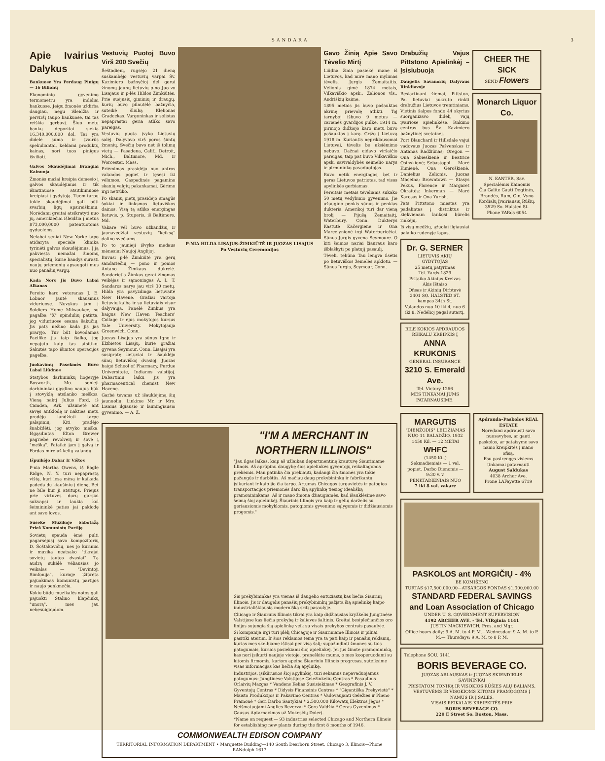SANDARA 3
Apie Ivairius Dalykus
Bankuose Yra Perdaug Pinigų — 16 Bilionų
Ekonominio gyvenimo termometru yra indėliai bankuose. Jeigu žmonės uždirba daugiau, negu išleidžia ir perviršį taupo bankuose, tai tas reiškia gerbuvį. Šiuo metu bankų depozitai siekia 16,340,000,000 dol. Tai yra didelė suma ir įvairūs spekuliantai, keldami produktų kainas, nori tuos pinigus išvilioti.
Galvos Skaudėjimai Brangiai Kainuoja
Žmonės mažai kreipia dėmesio į galvos skaudėjimus ir tik išimtinuose atsitikimuose kreipiasi į gydytoją. Tuom tarpu tokie skaudėjimai gali būti svarbių ligų apsireiškimu. Norėdami greitai atsikratyti nuo jų, amerikiečiai išleidžia į metus $73,000,0000 patentuotoms gyduolėms.
Nelabai seniai New Yorke tapo atidaryta speciale klinika tyrinėti galvos skaudėjimus. Į ją pakviesta nemažai žinomų specialistų, kurie bandys surasti naujų priemonių apsaugoti mus nuo panašių vargų.
Kada Nors Jis Buvo Labai Alkanas
Pereito karo veteranas J. E. Lobnor jautė skausmus viduriuose. Nuvykus jam į Soldiers Home Milwaukee, su pagalba "X" spindulių patirta, jog viduriuose esama šakučių. Jis pats nežino kada jis jas praryjo. Tur būt kovodamas Pacifike jis taip išalko, jog nepajuto kaip tas atsitiko. Šakutės tapo išimtos operacijos pagelba.
Juokavimų Pasekmės Buvo Labai Liūdnos
Statybos darbininkų liogeryje Bosworth, Mo. senieji darbininkai gąsdino naujus būk į stovyklą atsilanko meškos. Vieną naktį Julius Ford, iš Camden, Ark. užsimetė ant savęs antklodę ir nakties metu pradėjo landžioti tarpe palapinių. Kiti pradėjo šnabždėti, jog atvyko meška. Išgąsdintas Elton Brewer pagriebė revolverį ir šovė į "mešką". Pataikė jam į galvą ir Fordas mirė už kelių valandų.
Išpuikėjo Dabar Ir Vištos
P-nia Martha Owens, iš Eagle Ridge, N. Y. turi nepaprastą vištą, kuri lesą mėsą ir kaikada padeda du kiaušiniu į dieną. Bet ne bile kur ji atsitups. Prieįus prie virtuvės durų garsiai sukvapsi ir laukia kol šeimininkė paties jai paklodę ant savo lovos.
Susekė Muzikoje Sabotažą Prieš Komunistų Partiją
Sovietų spauda ėmė pulti pagarsėjusį savo kompozitorių D. Šoštakovičių, nes jo kuriniai ir muzika neatsako "tikrajai sovietų tautos dvasiai". Tą audrą sukėlė vėliausias jo veikalas — "Devintoji Simfonija", kurioje įžiūrėta pajuokimas komunistų partijos ir naujo penkmečio.
Kokiu būdu muzikalės notos gali pajuokti Stalino klapčiukų "unorą", mes jau nebesuigaudom.
Vestuvių Puotoj Buvo Virš 200 Svečių
Šeštadienį, rugsėjo 21 dieną suskambėjo vestuvių varpai Šv. Kazimiero bažnyčioj del gerai žinomų jaunų lietuvių p-no Juo zo Lisajaus ir p-lės Hildos Žimkiūtės. Prie suėjusių giminių ir draugų, kurių buvo pilnutėlė bažnyčia, suteikė šliubą Klebonas Gradeckas. Vargoninkas ir solistas nepaprastai geria atliko savo pareigas.
Vestuvių puota įvyko Lietuvių salėj. Dalyvavo virš poros šimtų žmonių. Svečių buvo net iš tolimų vietų — Pasadena, Calif., Detroit, Mich., Baltimore, Md. ir Worcester, Mass.
Priėmimas prasidėjo nuo antros valandos popiet ir tęsėsi iki vėlumos. Gaspadinės pagamino skanių valgių pakankamai. Gėrimo irgi netrūko.
Po skanių pietų prasidėjo smagūs šokiai ir linksmos lietuviškos dainos. Visą tą atliko energingas lietuvis, p. Stuperis, iš Baltimore, Md.
Vakare vėl buvo užkandžių ir jaunavedžiai vestuvių "keiksą" dalino svečiams.
Po to jaunieji išvyko medaus mėnesiui Naujoj Anglijoj.
Buvusi p-lė Žimkiūtė yra gerų sandariečių — pono ir ponios Antano Žimkaus dukrelė. Sandarietis Žimkus gerai žinomas veikėjas ir sąmoningas A. L. T. Sandaros narys jau virš 30 metų. Hilda yra pavyzdinga lietuvaitė New Havene. Gražiai vartoja lietuvių kalbą ir su lietuviais visur dalyvauja. Panelė Žimkus yra baigus New Haven Teachers' Collage ir ėjus mokytojos kursus Yale University. Mokytojauja Greenwich, Conn.
Juozas Lisajus yra sūnus Igno ir Elzbietos Lisajų, kurie gražiai gyvena Seymour, Conn. Lisajai yra susipratę lietuviai ir išauklėjo sūnų lietuviškoj dvasioj. Juozas baigė School of Pharmacy, Purdue Universitete, Indianos valstijoj. Dabartiniu laiku jis yra pharmaceutical chemist New Havene.
Garbė tėvams už išauklėjimą šių jaunuolių. Linkime Mr. ir Mrs. Lisaius ilgiausio ir laimingiausio gyvenimo. — A. Ž.
P-NIA HILDA LISAJUS-ŽIMKIŪTĖ IR JUOZAS LISAJUS
Po Vestuvių Ceremonijos
Gavo Žinią Apie Savo Tėvelio Mirtį
Liūdna žinia pasiekė mane iš Lietuvos, kad mirė mano mylimas tėvelis, Jurgis Žemaitaitis. Vėlionis gimė 1874 metais, Vilkaviškio apsk., Žalionos vls., Andriškių kaime.
1895 metais jis buvo pašauktas akrinę prievolę atlikti. Toj tarnyboj išbuvo 9 metus — carienės gvardijos pulke. 1914 m. pirmojo didžiojo karo metu buvo pašauktas į karą. Grįžo į Lietuvą 1918 m. Kuriantis nepriklausomai Lietuvai, tėvelis be užsiėmimo nebuvo. Dažnai eidavo viršaičio pareigas, taip pat buvo Vilkaviškio apsk. savivaldybės seimelio narys ir pirmininko pavaduotojas.
Buvo netik energingas, bet ir geras Lietuvos patriotas, tad visos apylinkės gerbiamas.
Pereitais metais tėveliams sukako 50 metų vedybinio gyvenimo. Jie užaugino penkis sūnus ir penkias dukteris. Amerikoj turi dar vieną brolį — Pijušą Žemaitaitį, Waterbury, Conn. Dukterys Kastutė Kačergienė ir Ona Marcelynienė irgi Waterburiečiai. Sūnus Jurgis gyvena Seymoure. O kiti šeimos nariai žiaurаus karo išblaškyti po platųjį pasaulį.
Tėveli, tebūna Tau lengva ilsėtis po lietuviškos žemelės apklotu. — Sūnus Jurgis, Seymour, Conn.
"I'M A MERCHANT IN NORTHERN ILLINOIS"
"Jau ilgas laikas, kaip aš užlaikau departmentinę krautuvę Šiauriniame Illinois. Aš aprūpinu daugybę šios apielinkės gyventojų reikalingomis prekėmis. Man patinka čia prekiauti, kadangi čia žmonės yra tokie pažangūs ir darbštūs. Aš mačiau daug prekybininkų ir fabrikantų įsikuriant ir kaip jie čia tarpo. Artumas Chicagos turgavietės ir patogios transportacijos priemonės daro šią apylinkę tiesiog ideališką pramonininkams. Aš ir mano žmona džiaugiamės, kad išauklėsime savo šeimą šioj apielinkėj. Šiaurinis Illinois yra kaip ir gėlių darželis su geriausiomis mokyklomis, patogiomis gyvenimo sąlygomis ir didžiausiomis progomis."
Šis prekybininkas yra vienas iš daugelio entuziastų kas liečia Šiaurinį Illinois. Jis ir daugelis panašių prekybininkų pažįsta šią apielinkę kaipo industriališkiausią modernišką sritį pasaulyje.
Chicago ir Šiaurinis Illinois tikrai yra kaip didžiausias kryžkelis Jungtinėse Valstijose kas liečia prekybą ir žaliavos šaltinis. Greitai besiplečiančios oro linijos sujungia šią apielinkę veik su visais prekybos centrais pasaulyje.
Ši kompanija irgi turi įdėlį Chicagoje ir Šiauriniame Illinois ir pilnai pasitiki ateitim. Ir šios reklamos tema yra ta pati kaip ir panašių reklamų, kurias mes skelbiame ištisai per visą šalį; supažindinti žmones su tais patogumais, kuriais pasiekiami šioj apielinkėj. Jei jus žinote pramonininką, kas nori įsikurti naujoje vietoje, praneškite mums, o mes kooperuodami su kitomis firmomis, kuriom apeina Šiaurinio Illinois progresas, suteiksime visas informacijas kas liečia šią apylinkę.
Industrijos, įsikūrusios šioj apylinkėj, turi sekamus nepavaduojamus patogumus: Jungtinėse Valstijose Geležinkelių Centras * Pasaulinis Orlaivių Mazgas * Vandens Kelias Susisiekimas * Geografinis J. V. Gyventojų Centras * Didysis Finansinis Centras * "Gigantiška Prekyvietė" * Maisto Produkcijos ir Pakavimo Centras * Vadovaujanti Geležies ir Plieno Pramonė * Geri Darbo Santykiai * 2,500,000 Kilowatų Elektros Jėgos * Neišmatuojami Anglies Rezervai * Gera Valdžia * Geras Gyvenimas * Gausus Aptarnavimas už Mokesčių Dolerį.
*Name on request — 93 industries selected Chicago and Northern Illinois for establishing new plants during the first 8 months of 1946.
COMMONWEALTH EDISON COMPANY
TERRITORIAL INFORMATION DEPARTMENT • Marquette Building—140 South Dearborn Street, Chicago 3, Illinois—Phone RANdolph 1617
Drabužių Vajus Pittstono Apielinkėj – Įsisiubuoja
Daugelis Savanorių Dalyvaus Rinkliavoje
Besiartinant žiemai, Pittston, Pa. lietuviai sukruto rinkti drabužius Lietuvos tremtiniams. Vietinis šalpos fondo 44 skyrius suorganizavo didelį vajų įvairiose apielinkėse. Rnkimo centras bus Šv. Kazimiero bažnytinėj svetainėj.
Port Blanchard ir Hillsdale vajui vadovaus Juozas Pašvenskas ir Antanas Radžiūnas; Oregon — Ona Sabieskienė ir Beatrice Osinskienė; Sebastopol — Marė Kunienė, Ona Geroškienė, Danielius Zelionis, Juozas Maceina; Browntown — Stasys Pekus, Florence ir Margaret Okraitės; Inkerman — Marė Karosas ir Ona Yurish.
Pats Pittstono miestas yra padalintas į distriktus ir kiekvienam lankosi būrelis rinkėjų.
Iš visų medžių, ąžuolai ilgiausiai palaiko rudenyje lapus.
Dr. G. SERNER
LIETUVIS AKIŲ GYDYTOJAS
25 metų patyrimas
Tel. Yards 1829
Pritaiko Akinius Kreivas Akis Ištaiso
Ofisas ir Akinių Dirbtuvė 3401 SO. HALSTED ST. kampas 34th St.
Valandos nuo 10 iki 4, nuo 6 iki 8. Nedėlioj pagal sutartį.
BILE KOKIOS APDRAUDOS REIKALU KREIPKIS Į
ANNA KRUKONIS
GENERAL INSURANCE
3210 S. Emerald Ave.
Tel. Victory 1266
MES TINKAMAI JUMS PATARNAUSIME.
CHEER THE SICK
SEND Flowers
Monarch Liquor Co.
N. KANTER, Sav.
Specialėmis Kainomis
Čia Galite Gauti Degtinės, Brandės, Rum, Gin, Vyno Kordialų Įvairiausių Rūšių.
3529 So. Halsted St.
Phone YARds 6054
MARGUTIS
"DIENŽODIS" LEIDŽIAMAS NUO 11 BALADŽIO, 1932
1450 Kil. — 12 METAI
WHFC
(1450 Kil.)
Sekmadieniais — 1 val. popiet. Darbo Dienomis — 9:30 v. v.
PENKTADIENIAIS NUO
7 iki 8 val. vakare
Apdrauda–Paskolos REAL ESTATE
Norėdami apdrausti savo nuosavybes, ar gauti paskolos, ar pataisyme savo namo kreipkitės į mano ofisą.
Esu pasirengęs visiems tinkamai patarnauti
August Saldukas
4038 Archer Ave.
Prone LAFayette 6719
PASKOLOS ant MORGIČIŲ - 4%
BE KOMIŠENO
TURTAS $17,500,000.00—ATSARGOS FONDAS $1,300,000.00
STANDARD FEDERAL SAVINGS and Loan Association of Chicago
UNDER U. S. GOVERNMENT SUPERVISION
4192 ARCHER AVE. - Tel. VIRginia 1141
JUSTIN MACKIEWICH, Pres. and Mgr.
Office hours daily: 9 A. M. to 4 P. M.—Wednesday: 9 A. M. to P. M.— Thursdays: 9 A. M. to 8 P. M.
Telephone SOU. 3141
BORIS BEVERAGE CO.
JUOZAS ARLAUSKAS ir JUOZAS SKIENDIELIS
SAVININKAI
PRISTATOM TONIKĄ IR VISOKIOS RŪŠIES ALŲ BALIAMS, VESTUVĖMS IR VISOKIOMS KITOMS PRAMOGOMS Į NAMUS IR Į SALES.
VISAIS REIKALAIS KREIPKITĖS PRIE
BORIS BEVERAGE CO.
220 E Street So. Boston, Mass.